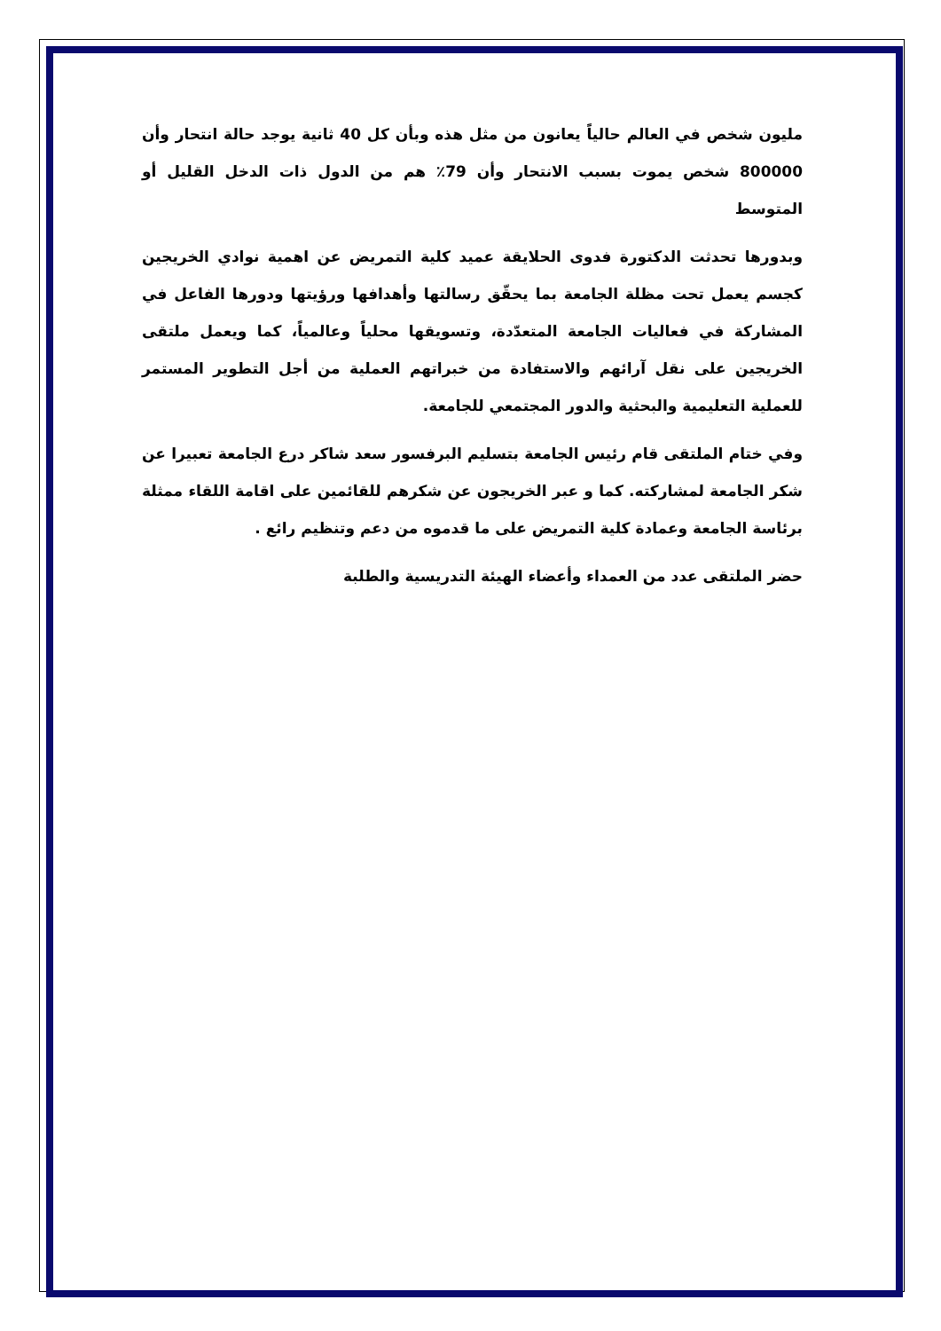مليون شخص في العالم حالياً يعانون من مثل هذه وبأن كل 40 ثانية يوجد حالة انتحار وأن 800000 شخص يموت بسبب الانتحار وأن 79٪ هم من الدول ذات الدخل القليل أو المتوسط
وبدورها تحدثت الدكتورة فدوى الحلايقة عميد كلية التمريض عن اهمية نوادي الخريجين كجسم يعمل تحت مظلة الجامعة بما يحقّق رسالتها وأهدافها ورؤيتها ودورها الفاعل في المشاركة في فعاليات الجامعة المتعدّدة، وتسويقها محلياً وعالمياً، كما ويعمل ملتقى الخريجين على نقل آرائهم والاستفادة من خبراتهم العملية من أجل التطوير المستمر للعملية التعليمية والبحثية والدور المجتمعي للجامعة.
وفي ختام الملتقى قام رئيس الجامعة بتسليم البرفسور سعد شاكر درع الجامعة تعبيرا عن شكر الجامعة لمشاركته. كما و عبر الخريجون عن شكرهم للقائمين على اقامة اللقاء ممثلة برئاسة الجامعة وعمادة كلية التمريض على ما قدموه من دعم وتنظيم رائع .
حضر الملتقى عدد من العمداء وأعضاء الهيئة التدريسية والطلبة